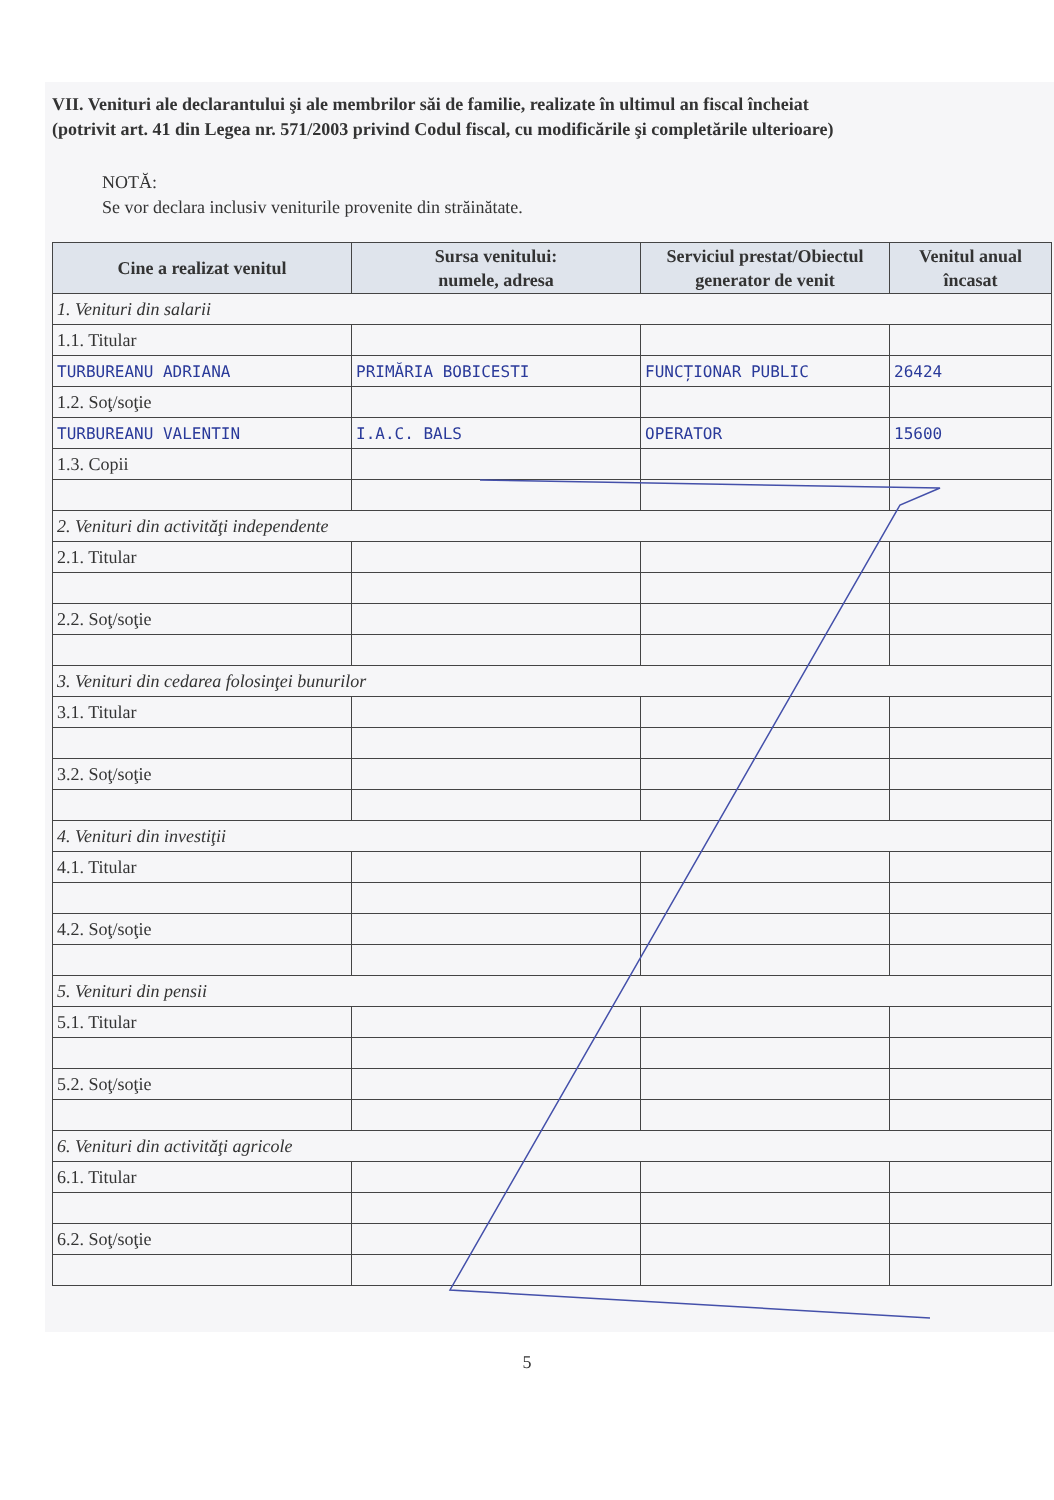VII. Venituri ale declarantului şi ale membrilor săi de familie, realizate în ultimul an fiscal încheiat
(potrivit art. 41 din Legea nr. 571/2003 privind Codul fiscal, cu modificările şi completările ulterioare)
NOTĂ:
Se vor declara inclusiv veniturile provenite din străinătate.
| Cine a realizat venitul | Sursa venitului: numele, adresa | Serviciul prestat/Obiectul generator de venit | Venitul anual încasat |
| --- | --- | --- | --- |
| 1. Venituri din salarii | | | |
| 1.1. Titular | | | |
| TURBUREANU ADRIANA | PRIMĂRIA BOBICESTI | FUNCȚIONAR PUBLIC | 26424 |
| 1.2. Soţ/soţie | | | |
| TURBUREANU VALENTIN | I.A.C. BALS | OPERATOR | 15600 |
| 1.3. Copii | | | |
| 2. Venituri din activităţi independente | | | |
| 2.1. Titular | | | |
| 2.2. Soţ/soţie | | | |
| 3. Venituri din cedarea folosinţei bunurilor | | | |
| 3.1. Titular | | | |
| 3.2. Soţ/soţie | | | |
| 4. Venituri din investiţii | | | |
| 4.1. Titular | | | |
| 4.2. Soţ/soţie | | | |
| 5. Venituri din pensii | | | |
| 5.1. Titular | | | |
| 5.2. Soţ/soţie | | | |
| 6. Venituri din activităţi agricole | | | |
| 6.1. Titular | | | |
| 6.2. Soţ/soţie | | | |
5